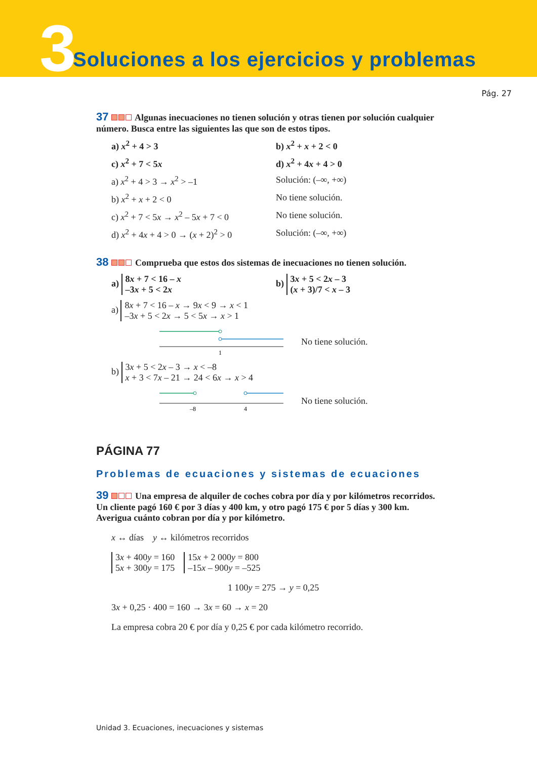3
Soluciones a los ejercicios y problemas
Pág. 27
37 Algunas inecuaciones no tienen solución y otras tienen por solución cualquier número. Busca entre las siguientes las que son de estos tipos.
a) x<sup>2</sup> + 4 > 3 b) x<sup>2</sup> + x + 2 < 0
c) x<sup>2</sup> + 7 < 5x d) x<sup>2</sup> + 4x + 4 > 0
a) x<sup>2</sup> + 4 > 3 → x<sup>2</sup> > –1 Solución: (–∞, +∞)
b) x<sup>2</sup> + x + 2 < 0 No tiene solución.
c) x<sup>2</sup> + 7 < 5x → x<sup>2</sup> – 5x + 7 < 0
No tiene solución.
d) x<sup>2</sup> + 4x + 4 > 0 → (x + 2)<sup>2</sup> > 0
Solución: (–∞, +∞)
38 Comprueba que estos dos sistemas de inecuaciones no tienen solución.
a) 8x + 7 < 16 – x
–3x + 5 < 2x
b) 3x + 5 < 2x – 3
(x + 3)/7 < x – 3
a) 8x + 7 < 16 – x → 9x < 9 → x < 1
–3x + 5 < 2x → 5 < 5x → x > 1
1
No tiene solución.
b) 3x + 5 < 2x – 3 → x < –8
x + 3 < 7x – 21 → 24 < 6x → x > 4
–8
4
No tiene solución.
PÁGINA 77
Problemas de ecuaciones y sistemas de ecuaciones
39 Una empresa de alquiler de coches cobra por día y por kilómetros recorridos. Un cliente pagó 160 € por 3 días y 400 km, y otro pagó 175 € por 5 días y 300 km. Averigua cuánto cobran por día y por kilómetro.
x ↔ días y ↔ kilómetros recorridos
3x + 400y = 160
5x + 300y = 175 15x + 2 000y = 800
–15x – 900y = –525
1 100y = 275 → y = 0,25
3x + 0,25 · 400 = 160 → 3x = 60 → x = 20
La empresa cobra 20 € por día y 0,25 € por cada kilómetro recorrido.
Unidad 3. Ecuaciones, inecuaciones y sistemas